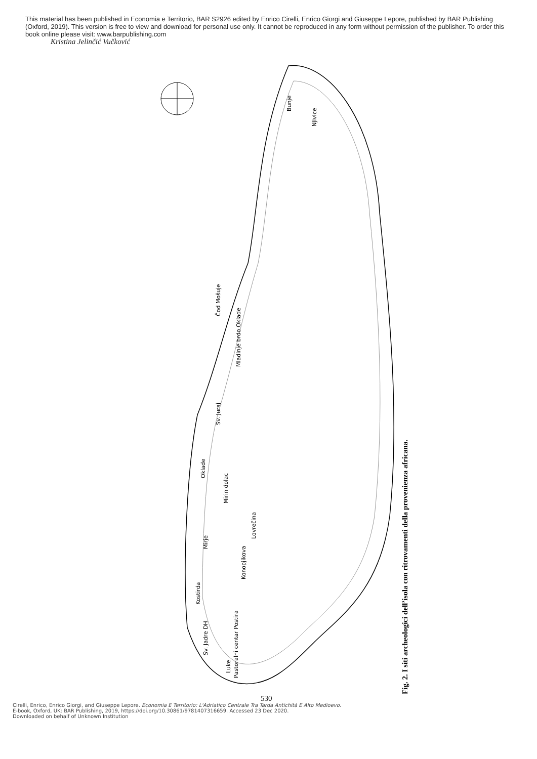This material has been published in Economia e Territorio, BAR S2926 edited by Enrico Cirelli, Enrico Giorgi and Giuseppe Lepore, published by BAR Publishing (Oxford, 2019). This version is free to view and download for personal use only. It cannot be reproduced in any form without permission of the publisher. To order this book online please visit: www.barpublishing.com
Kristina Jelinčić Vučković
Bunje
Njivice
Čod Mošuje
Mladinje brdo Oklade
Sv. Juraj
Konopjikova
Lovrečina
Pastoralni centar Postira
Oklade
Mirin dolac
Mirje
Kostirda
Sv. Jadre DH
Luke
Fig. 2. I siti archeologici dell’isola con ritrovamenti della provenienza africana.
530
Cirelli, Enrico, Enrico Giorgi, and Giuseppe Lepore. Economia E Territorio: L'Adriatico Centrale Tra Tarda Antichità E Alto Medioevo.
E-book, Oxford, UK: BAR Publishing, 2019, https://doi.org/10.30861/9781407316659. Accessed 23 Dec 2020.
Downloaded on behalf of Unknown Institution